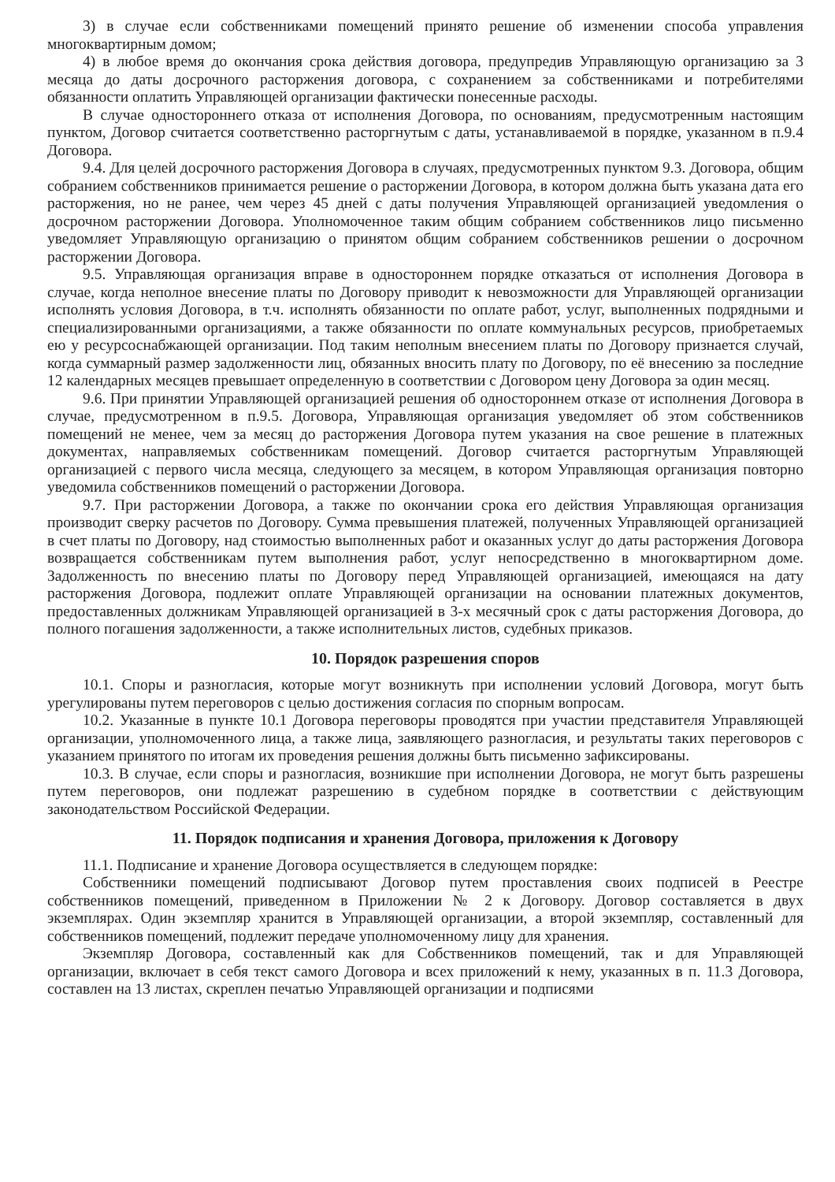3) в случае если собственниками помещений принято решение об изменении способа управления многоквартирным домом;
4) в любое время до окончания срока действия договора, предупредив Управляющую организацию за 3 месяца до даты досрочного расторжения договора, с сохранением за собственниками и потребителями обязанности оплатить Управляющей организации фактически понесенные расходы.
В случае одностороннего отказа от исполнения Договора, по основаниям, предусмотренным настоящим пунктом, Договор считается соответственно расторгнутым с даты, устанавливаемой в порядке, указанном в п.9.4 Договора.
9.4. Для целей досрочного расторжения Договора в случаях, предусмотренных пунктом 9.3. Договора, общим собранием собственников принимается решение о расторжении Договора, в котором должна быть указана дата его расторжения, но не ранее, чем через 45 дней с даты получения Управляющей организацией уведомления о досрочном расторжении Договора. Уполномоченное таким общим собранием собственников лицо письменно уведомляет Управляющую организацию о принятом общим собранием собственников решении о досрочном расторжении Договора.
9.5. Управляющая организация вправе в одностороннем порядке отказаться от исполнения Договора в случае, когда неполное внесение платы по Договору приводит к невозможности для Управляющей организации исполнять условия Договора, в т.ч. исполнять обязанности по оплате работ, услуг, выполненных подрядными и специализированными организациями, а также обязанности по оплате коммунальных ресурсов, приобретаемых ею у ресурсоснабжающей организации. Под таким неполным внесением платы по Договору признается случай, когда суммарный размер задолженности лиц, обязанных вносить плату по Договору, по её внесению за последние 12 календарных месяцев превышает определенную в соответствии с Договором цену Договора за один месяц.
9.6. При принятии Управляющей организацией решения об одностороннем отказе от исполнения Договора в случае, предусмотренном в п.9.5. Договора, Управляющая организация уведомляет об этом собственников помещений не менее, чем за месяц до расторжения Договора путем указания на свое решение в платежных документах, направляемых собственникам помещений. Договор считается расторгнутым Управляющей организацией с первого числа месяца, следующего за месяцем, в котором Управляющая организация повторно уведомила собственников помещений о расторжении Договора.
9.7. При расторжении Договора, а также по окончании срока его действия Управляющая организация производит сверку расчетов по Договору. Сумма превышения платежей, полученных Управляющей организацией в счет платы по Договору, над стоимостью выполненных работ и оказанных услуг до даты расторжения Договора возвращается собственникам путем выполнения работ, услуг непосредственно в многоквартирном доме. Задолженность по внесению платы по Договору перед Управляющей организацией, имеющаяся на дату расторжения Договора, подлежит оплате Управляющей организации на основании платежных документов, предоставленных должникам Управляющей организацией в 3-х месячный срок с даты расторжения Договора, до полного погашения задолженности, а также исполнительных листов, судебных приказов.
10. Порядок разрешения споров
10.1. Споры и разногласия, которые могут возникнуть при исполнении условий Договора, могут быть урегулированы путем переговоров с целью достижения согласия по спорным вопросам.
10.2. Указанные в пункте 10.1 Договора переговоры проводятся при участии представителя Управляющей организации, уполномоченного лица, а также лица, заявляющего разногласия, и результаты таких переговоров с указанием принятого по итогам их проведения решения должны быть письменно зафиксированы.
10.3. В случае, если споры и разногласия, возникшие при исполнении Договора, не могут быть разрешены путем переговоров, они подлежат разрешению в судебном порядке в соответствии с действующим законодательством Российской Федерации.
11. Порядок подписания и хранения Договора, приложения к Договору
11.1. Подписание и хранение Договора осуществляется в следующем порядке:
Собственники помещений подписывают Договор путем проставления своих подписей в Реестре собственников помещений, приведенном в Приложении № 2 к Договору. Договор составляется в двух экземплярах. Один экземпляр хранится в Управляющей организации, а второй экземпляр, составленный для собственников помещений, подлежит передаче уполномоченному лицу для хранения.
Экземпляр Договора, составленный как для Собственников помещений, так и для Управляющей организации, включает в себя текст самого Договора и всех приложений к нему, указанных в п. 11.3 Договора, составлен на 13 листах, скреплен печатью Управляющей организации и подписями